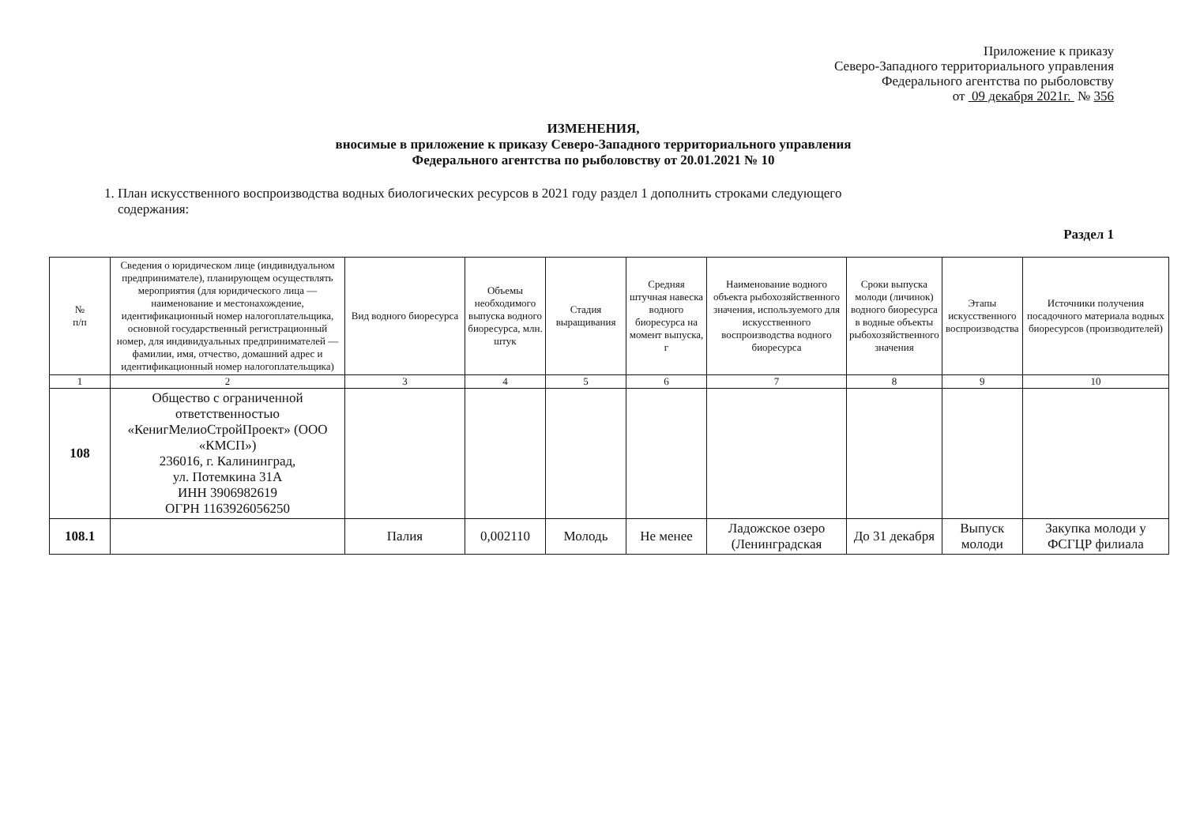Приложение к приказу
Северо-Западного территориального управления
Федерального агентства по рыболовству
от 09 декабря 2021г. № 356
ИЗМЕНЕНИЯ,
вносимые в приложение к приказу Северо-Западного территориального управления
Федерального агентства по рыболовству от 20.01.2021 № 10
1. План искусственного воспроизводства водных биологических ресурсов в 2021 году раздел 1 дополнить строками следующего
содержания:
Раздел 1
| № п/п | Сведения о юридическом лице (индивидуальном предпринимателе), планирующем осуществлять мероприятия (для юридического лица — наименование и местонахождение, идентификационный номер налогоплательщика, основной государственный регистрационный номер, для индивидуальных предпринимателей — фамилии, имя, отчество, домашний адрес и идентификационный номер налогоплательщика) | Вид водного биоресурса | Объемы необходимого выпуска водного биоресурса, млн. штук | Стадия выращивания | Средняя штучная навеска водного биоресурса на момент выпуска, г | Наименование водного объекта рыбохозяйственного значения, используемого для искусственного воспроизводства водного биоресурса | Сроки выпуска молоди (личинок) водного биоресурса в водные объекты рыбохозяйственного значения | Этапы искусственного воспроизводства | Источники получения посадочного материала водных биоресурсов (производителей) |
| --- | --- | --- | --- | --- | --- | --- | --- | --- | --- |
| 1 | 2 | 3 | 4 | 5 | 6 | 7 | 8 | 9 | 10 |
| 108 | Общество с ограниченной ответственностью «КенигМелиоСтройПроект» (ООО «КМСП») 236016, г. Калининград, ул. Потемкина 31А ИНН 3906982619 ОГРН 1163926056250 | | | | | | | | |
| 108.1 | | Палия | 0,002110 | Молодь | Не менее | Ладожское озеро (Ленинградская | До 31 декабря | Выпуск молоди | Закупка молоди у ФСГЦР филиала |